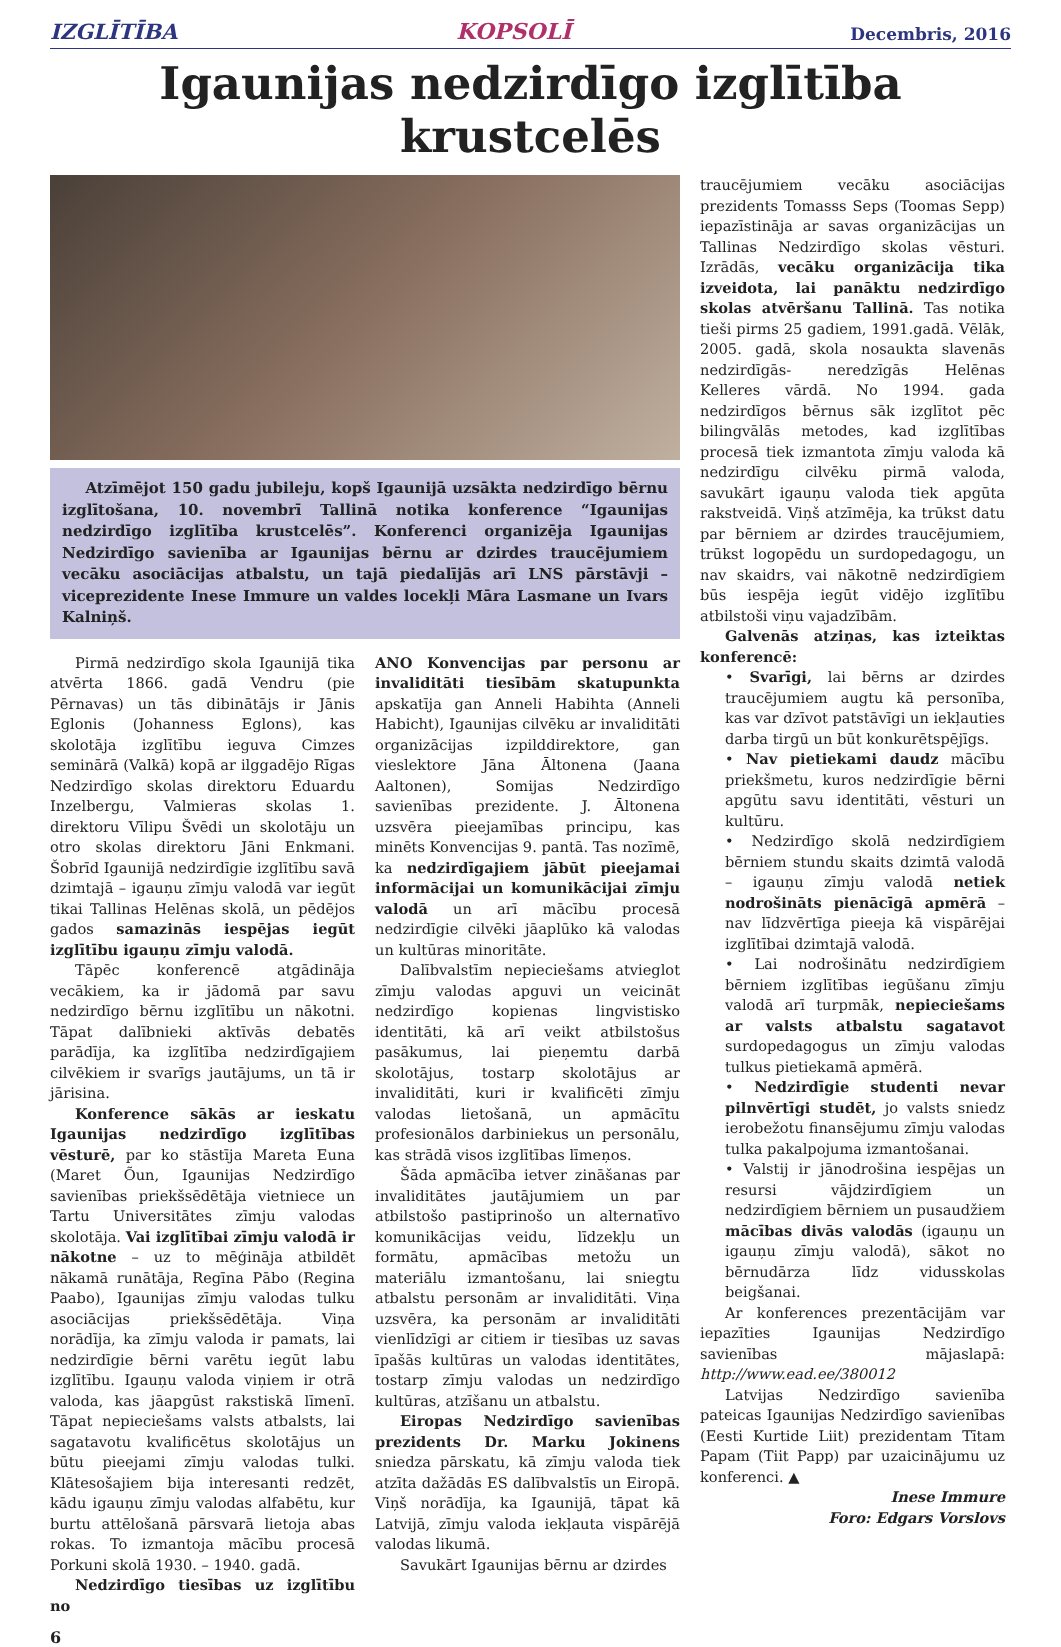IZGLĪTĪBA KOPSOLĪ Decembris, 2016
Igaunijas nedzirdīgo izglītība krustcelēs
Atzīmējot 150 gadu jubileju, kopš Igaunijā uzsākta nedzirdīgo bērnu izglītošana, 10. novembrī Tallinā notika konference “Igaunijas nedzirdīgo izglītība krustcelēs”. Konferenci organizēja Igaunijas Nedzirdīgo savienība ar Igaunijas bērnu ar dzirdes traucējumiem vecāku asociācijas atbalstu, un tajā piedalījās arī LNS pārstāvji – viceprezidente Inese Immure un valdes locekļi Māra Lasmane un Ivars Kalniņš.
Pirmā nedzirdīgo skola Igaunijā tika atvērta 1866. gadā Vendru (pie Pērnavas) un tās dibinātājs ir Jānis Eglonis (Johanness Eglons), kas skolotāja izglītību ieguva Cimzes seminārā (Valkā) kopā ar ilggadējo Rīgas Nedzirdīgo skolas direktoru Eduardu Inzelbergu, Valmieras skolas 1. direktoru Vīlipu Švēdi un skolotāju un otro skolas direktoru Jāni Enkmani. Šobrīd Igaunijā nedzirdīgie izglītību savā dzimtajā – igauņu zīmju valodā var iegūt tikai Tallinas Helēnas skolā, un pēdējos gados samazinās iespējas iegūt izglītību igauņu zīmju valodā.
Tāpēc konferencē atgādināja vecākiem, ka ir jādomā par savu nedzirdīgo bērnu izglītību un nākotni. Tāpat dalībnieki aktīvās debatēs parādīja, ka izglītība nedzirdīgajiem cilvēkiem ir svarīgs jautājums, un tā ir jārisina.
Konference sākās ar ieskatu Igaunijas nedzirdīgo izglītības vēsturē, par ko stāstīja Mareta Euna (Maret Õun, Igaunijas Nedzirdīgo savienības priekšsēdētāja vietniece un Tartu Universitātes zīmju valodas skolotāja. Vai izglītībai zīmju valodā ir nākotne – uz to mēģināja atbildēt nākamā runātāja, Regīna Pābo (Regina Paabo), Igaunijas zīmju valodas tulku asociācijas priekšsēdētāja. Viņa norādīja, ka zīmju valoda ir pamats, lai nedzirdīgie bērni varētu iegūt labu izglītību. Igauņu valoda viņiem ir otrā valoda, kas jāapgūst rakstiskā līmenī. Tāpat nepieciešams valsts atbalsts, lai sagatavotu kvalificētus skolotājus un būtu pieejami zīmju valodas tulki. Klātesošajiem bija interesanti redzēt, kādu igauņu zīmju valodas alfabētu, kur burtu attēlošanā pārsvarā lietoja abas rokas. To izmantoja mācību procesā Porkuni skolā 1930. – 1940. gadā.
Nedzirdīgo tiesības uz izglītību no
ANO Konvencijas par personu ar invaliditāti tiesībām skatupunkta apskatīja gan Anneli Habihta (Anneli Habicht), Igaunijas cilvēku ar invaliditāti organizācijas izpilddirektore, gan vieslektore Jāna Āltonena (Jaana Aaltonen), Somijas Nedzirdīgo savienības prezidente. J. Āltonena uzsvēra pieejamības principu, kas minēts Konvencijas 9. pantā. Tas nozīmē, ka nedzirdīgajiem jābūt pieejamai informācijai un komunikācijai zīmju valodā un arī mācību procesā nedzirdīgie cilvēki jāaplūko kā valodas un kultūras minoritāte.
Dalībvalstīm nepieciešams atvieglot zīmju valodas apguvi un veicināt nedzirdīgo kopienas lingvistisko identitāti, kā arī veikt atbilstošus pasākumus, lai pieņemtu darbā skolotājus, tostarp skolotājus ar invaliditāti, kuri ir kvalificēti zīmju valodas lietošanā, un apmācītu profesionālos darbiniekus un personālu, kas strādā visos izglītības līmeņos.
Šāda apmācība ietver zināšanas par invaliditātes jautājumiem un par atbilstošo pastiprinošo un alternatīvo komunikācijas veidu, līdzekļu un formātu, apmācības metožu un materiālu izmantošanu, lai sniegtu atbalstu personām ar invaliditāti. Viņa uzsvēra, ka personām ar invaliditāti vienlīdzīgi ar citiem ir tiesības uz savas īpašās kultūras un valodas identitātes, tostarp zīmju valodas un nedzirdīgo kultūras, atzīšanu un atbalstu.
Eiropas Nedzirdīgo savienības prezidents Dr. Marku Jokinens sniedza pārskatu, kā zīmju valoda tiek atzīta dažādās ES dalībvalstīs un Eiropā. Viņš norādīja, ka Igaunijā, tāpat kā Latvijā, zīmju valoda iekļauta vispārējā valodas likumā.
Savukārt Igaunijas bērnu ar dzirdes
traucējumiem vecāku asociācijas prezidents Tomasss Seps (Toomas Sepp) iepazīstināja ar savas organizācijas un Tallinas Nedzirdīgo skolas vēsturi. Izrādās, vecāku organizācija tika izveidota, lai panāktu nedzirdīgo skolas atvēršanu Tallinā. Tas notika tieši pirms 25 gadiem, 1991.gadā. Vēlāk, 2005. gadā, skola nosaukta slavenās nedzirdīgās- neredzīgās Helēnas Kelleres vārdā. No 1994. gada nedzirdīgos bērnus sāk izglītot pēc bilingvālās metodes, kad izglītības procesā tiek izmantota zīmju valoda kā nedzirdīgu cilvēku pirmā valoda, savukārt igauņu valoda tiek apgūta rakstveidā. Viņš atzīmēja, ka trūkst datu par bērniem ar dzirdes traucējumiem, trūkst logopēdu un surdopedagogu, un nav skaidrs, vai nākotnē nedzirdīgiem būs iespēja iegūt vidējo izglītību atbilstoši viņu vajadzībām.
Galvenās atziņas, kas izteiktas konferencē:
• Svarīgi, lai bērns ar dzirdes traucējumiem augtu kā personība, kas var dzīvot patstāvīgi un iekļauties darba tirgū un būt konkurētspējīgs.
• Nav pietiekami daudz mācību priekšmetu, kuros nedzirdīgie bērni apgūtu savu identitāti, vēsturi un kultūru.
• Nedzirdīgo skolā nedzirdīgiem bērniem stundu skaits dzimtā valodā – igauņu zīmju valodā netiek nodrošināts pienācīgā apmērā – nav līdzvērtīga pieeja kā vispārējai izglītībai dzimtajā valodā.
• Lai nodrošinātu nedzirdīgiem bērniem izglītības iegūšanu zīmju valodā arī turpmāk, nepieciešams ar valsts atbalstu sagatavot surdopedagogus un zīmju valodas tulkus pietiekamā apmērā.
• Nedzirdīgie studenti nevar pilnvērtīgi studēt, jo valsts sniedz ierobežotu finansējumu zīmju valodas tulka pakalpojuma izmantošanai.
• Valstij ir jānodrošina iespējas un resursi vājdzirdīgiem un nedzirdīgiem bērniem un pusaudžiem mācības divās valodās (igauņu un igauņu zīmju valodā), sākot no bērnudārza līdz vidusskolas beigšanai.
Ar konferences prezentācijām var iepazīties Igaunijas Nedzirdīgo savienības mājaslapā: http://www.ead.ee/380012
Latvijas Nedzirdīgo savienība pateicas Igaunijas Nedzirdīgo savienības (Eesti Kurtide Liit) prezidentam Tītam Papam (Tiit Papp) par uzaicinājumu uz konferenci. ▲
Inese Immure
Foro: Edgars Vorslovs
6